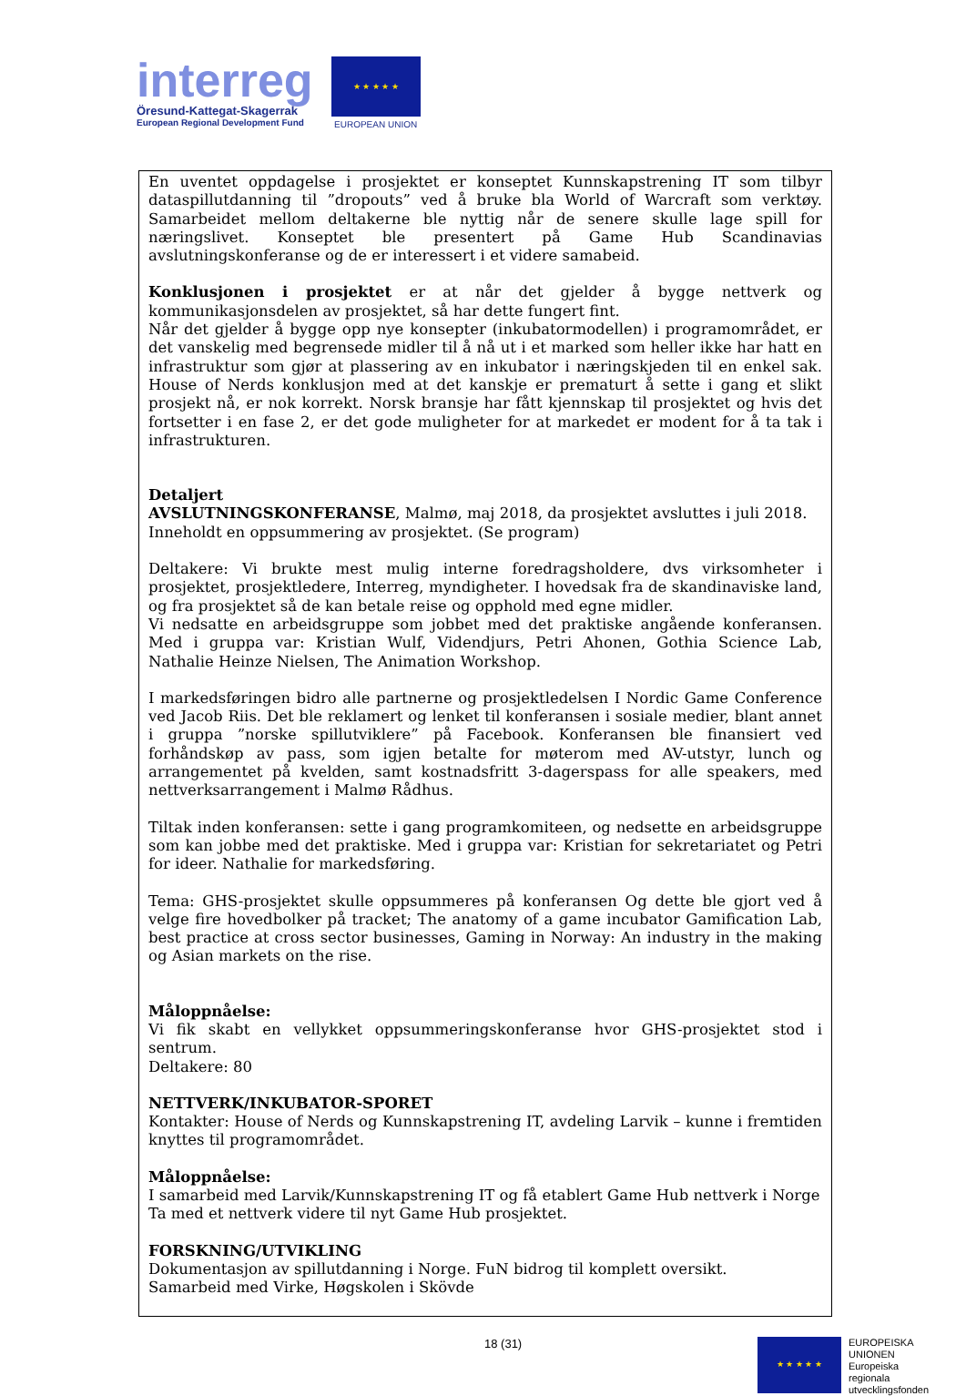interreg
Öresund-Kattegat-Skagerrak
European Regional Development Fund
★ ★ ★ ★ ★
EUROPEAN UNION
En uventet oppdagelse i prosjektet er konseptet Kunnskapstrening IT som tilbyr dataspillutdanning til ”dropouts” ved å bruke bla World of Warcraft som verktøy. Samarbeidet mellom deltakerne ble nyttig når de senere skulle lage spill for næringslivet. Konseptet ble presentert på Game Hub Scandinavias avslutningskonferanse og de er interessert i et videre samabeid.
Konklusjonen i prosjektet er at når det gjelder å bygge nettverk og kommunikasjonsdelen av prosjektet, så har dette fungert fint.
Når det gjelder å bygge opp nye konsepter (inkubatormodellen) i programområdet, er det vanskelig med begrensede midler til å nå ut i et marked som heller ikke har hatt en infrastruktur som gjør at plassering av en inkubator i næringskjeden til en enkel sak. House of Nerds konklusjon med at det kanskje er prematurt å sette i gang et slikt prosjekt nå, er nok korrekt. Norsk bransje har fått kjennskap til prosjektet og hvis det fortsetter i en fase 2, er det gode muligheter for at markedet er modent for å ta tak i infrastrukturen.
Detaljert
AVSLUTNINGSKONFERANSE, Malmø, maj 2018, da prosjektet avsluttes i juli 2018.
Inneholdt en oppsummering av prosjektet. (Se program)
Deltakere: Vi brukte mest mulig interne foredragsholdere, dvs virksomheter i prosjektet, prosjektledere, Interreg, myndigheter. I hovedsak fra de skandinaviske land, og fra prosjektet så de kan betale reise og opphold med egne midler.
Vi nedsatte en arbeidsgruppe som jobbet med det praktiske angående konferansen. Med i gruppa var: Kristian Wulf, Videndjurs, Petri Ahonen, Gothia Science Lab, Nathalie Heinze Nielsen, The Animation Workshop.
I markedsføringen bidro alle partnerne og prosjektledelsen I Nordic Game Conference ved Jacob Riis. Det ble reklamert og lenket til konferansen i sosiale medier, blant annet i gruppa ”norske spillutviklere” på Facebook. Konferansen ble finansiert ved forhåndskøp av pass, som igjen betalte for møterom med AV-utstyr, lunch og arrangementet på kvelden, samt kostnadsfritt 3-dagerspass for alle speakers, med nettverksarrangement i Malmø Rådhus.
Tiltak inden konferansen: sette i gang programkomiteen, og nedsette en arbeidsgruppe som kan jobbe med det praktiske. Med i gruppa var: Kristian for sekretariatet og Petri for ideer. Nathalie for markedsføring.
Tema: GHS-prosjektet skulle oppsummeres på konferansen Og dette ble gjort ved å velge fire hovedbolker på tracket; The anatomy of a game incubator Gamification Lab, best practice at cross sector businesses, Gaming in Norway: An industry in the making og Asian markets on the rise.
Måloppnåelse:
Vi fik skabt en vellykket oppsummeringskonferanse hvor GHS-prosjektet stod i sentrum.
Deltakere: 80
NETTVERK/INKUBATOR-SPORET
Kontakter: House of Nerds og Kunnskapstrening IT, avdeling Larvik – kunne i fremtiden knyttes til programområdet.
Måloppnåelse:
I samarbeid med Larvik/Kunnskapstrening IT og få etablert Game Hub nettverk i Norge
Ta med et nettverk videre til nyt Game Hub prosjektet.
FORSKNING/UTVIKLING
Dokumentasjon av spillutdanning i Norge. FuN bidrog til komplett oversikt.
Samarbeid med Virke, Høgskolen i Skövde
18 (31)
★ ★ ★ ★ ★
EUROPEISKA
UNIONEN
Europeiska
regionala
utvecklingsfonden